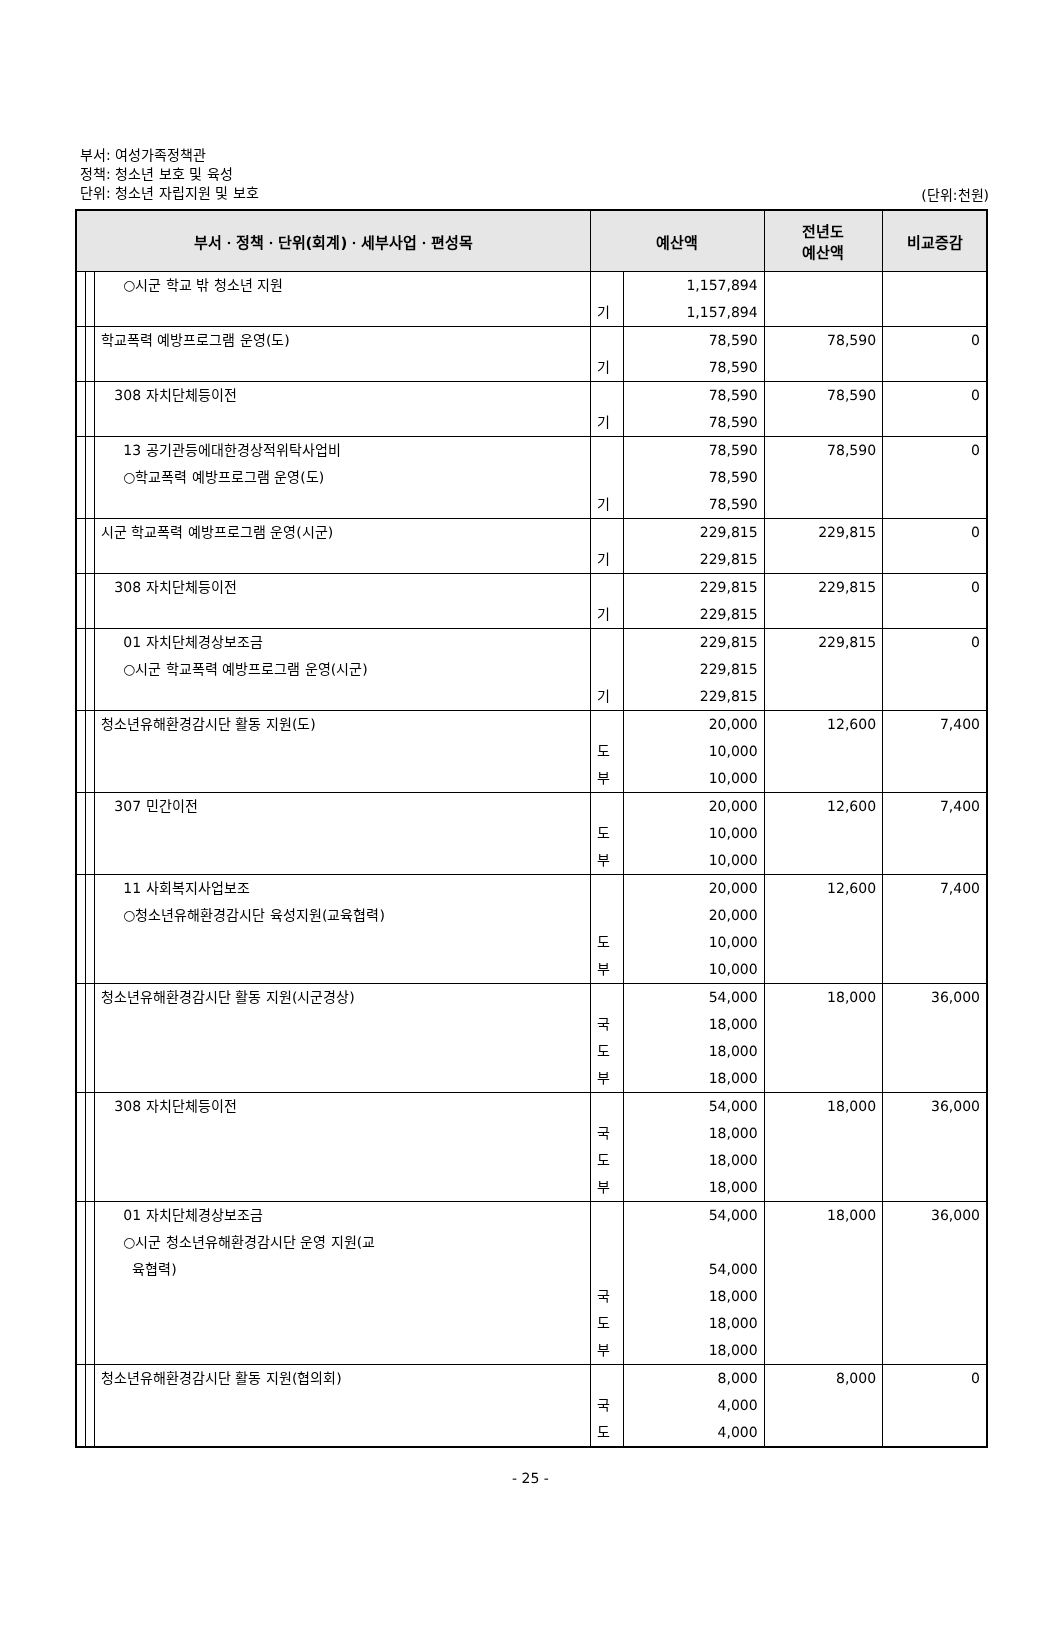부서: 여성가족정책관
정책: 청소년 보호 및 육성
단위: 청소년 자립지원 및 보호
(단위:천원)
| 부서ㆍ정책ㆍ단위(회계)ㆍ세부사업ㆍ편성목 | | | 예산액 | | 전년도 예산액 | 비교증감 |
| --- | --- | --- | --- | --- | --- | --- |
| | | ○시군 학교 밖 청소년 지원 | 기 | 1,157,894 1,157,894 | | |
| | | 학교폭력 예방프로그램 운영(도) | 기 | 78,590 78,590 | 78,590 | 0 |
| | | 308 자치단체등이전 | 기 | 78,590 78,590 | 78,590 | 0 |
| | | 13 공기관등에대한경상적위탁사업비 ○학교폭력 예방프로그램 운영(도) | 기 | 78,590 78,590 78,590 | 78,590 | 0 |
| | | 시군 학교폭력 예방프로그램 운영(시군) | 기 | 229,815 229,815 | 229,815 | 0 |
| | | 308 자치단체등이전 | 기 | 229,815 229,815 | 229,815 | 0 |
| | | 01 자치단체경상보조금 ○시군 학교폭력 예방프로그램 운영(시군) | 기 | 229,815 229,815 229,815 | 229,815 | 0 |
| | | 청소년유해환경감시단 활동 지원(도) | 도 부 | 20,000 10,000 10,000 | 12,600 | 7,400 |
| | | 307 민간이전 | 도 부 | 20,000 10,000 10,000 | 12,600 | 7,400 |
| | | 11 사회복지사업보조 ○청소년유해환경감시단 육성지원(교육협력) | 도 부 | 20,000 20,000 10,000 10,000 | 12,600 | 7,400 |
| | | 청소년유해환경감시단 활동 지원(시군경상) | 국 도 부 | 54,000 18,000 18,000 18,000 | 18,000 | 36,000 |
| | | 308 자치단체등이전 | 국 도 부 | 54,000 18,000 18,000 18,000 | 18,000 | 36,000 |
| | | 01 자치단체경상보조금 ○시군 청소년유해환경감시단 운영 지원(교 육협력) | 국 도 부 | 54,000 54,000 18,000 18,000 18,000 | 18,000 | 36,000 |
| | | 청소년유해환경감시단 활동 지원(협의회) | 국 도 | 8,000 4,000 4,000 | 8,000 | 0 |
- 25 -